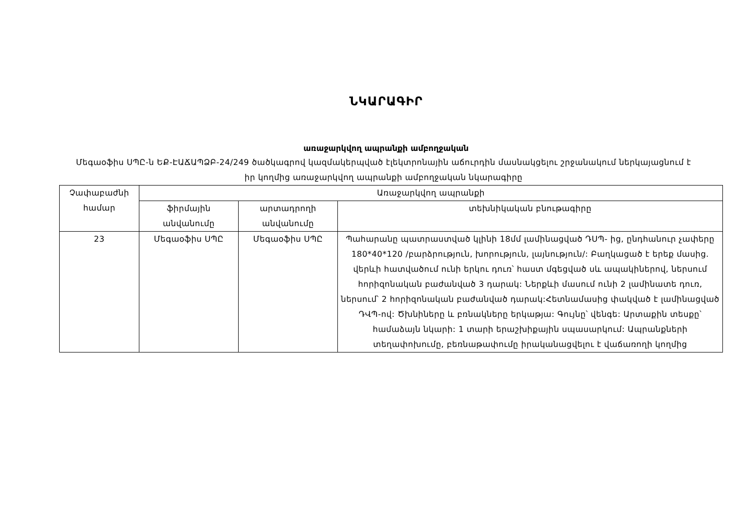ՆԿԱՐԱԳԻՐ
առաջարկվող ապրանքի ամբողջական
Մեգաօֆիս ՍՊԸ-ն ԵՔ-ԷԱՃԱՊՁԲ-24/249 ծածկագրով կազմակերպված էլեկտրոնային աճուրդին մասնակցելու շրջանակում ներկայացնում է իր կողմից առաջարկվող ապրանքի ամբողջական նկարագիրը
| Չափաբաժնի համար | Առաջարկվող ապրանքի | | |
| --- | --- | --- | --- |
| | ֆիրմային անվանումը | արտադրողի անվանումը | տեխնիկական բնութագիրը |
| 23 | Մեգաօֆիս ՍՊԸ | Մեգաօֆիս ՍՊԸ | Պահարանը պատրաստված կլինի 18մմ լամինացված ԴՍՊ- ից, ընդհանուր չափերը 180*40*120 /բարձրություն, խորություն, լայնություն/: Բաղկացած է երեք մասից. վերևի հատվածում ունի երկու դուռ՝ հաստ մգեցված սև ապակիներով, ներսում հորիզոնական բաժանված 3 դարակ: Ներքևի մասում ունի 2 լամինատե դուռ, ներսում՝ 2 հորիզոնական բաժանված դարակ:Հետնամասից փակված է լամինացված ԴՎՊ-ով: Ծխնիները և բռնակները երկաթյա: Գույնը՝ վենգե: Արտաքին տեսքը՝ համաձայն նկարի: 1 տարի երաշխիքային սպասարկում: Ապրանքների տեղափոխումը, բեռնաթափումը իրականացվելու է վաճառողի կողմից |